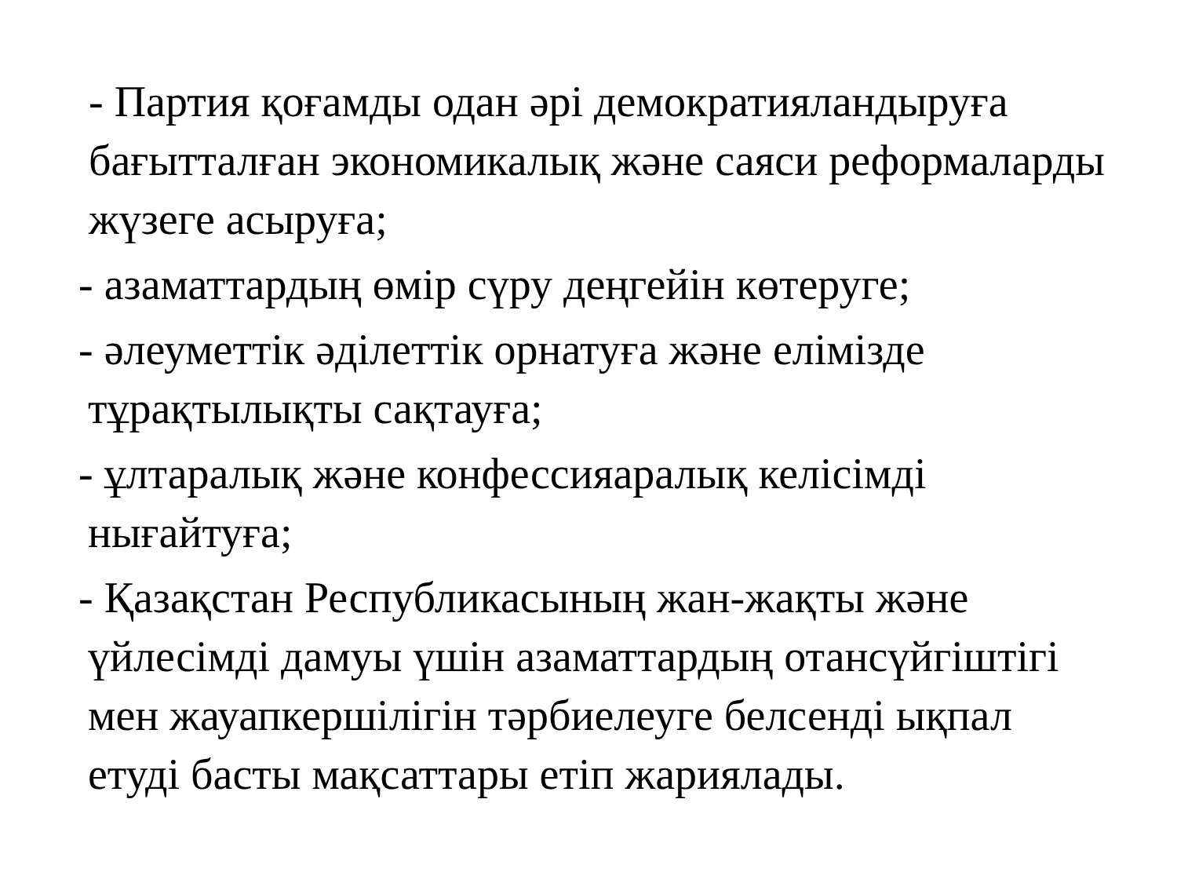- Партия қоғамды одан әрі демократияландыруға бағытталған экономикалық және саяси реформаларды жүзеге асыруға;
- азаматтардың өмір сүру деңгейін көтеруге;
- әлеуметтік әділеттік орнатуға және елімізде тұрақтылықты сақтауға;
- ұлтаралық және конфессияаралық келісімді нығайтуға;
- Қазақстан Республикасының жан-жақты және үйлесімді дамуы үшін азаматтардың отансүйгіштігі мен жауапкершілігін тәрбиелеуге белсенді ықпал етуді басты мақсаттары етіп жариялады.